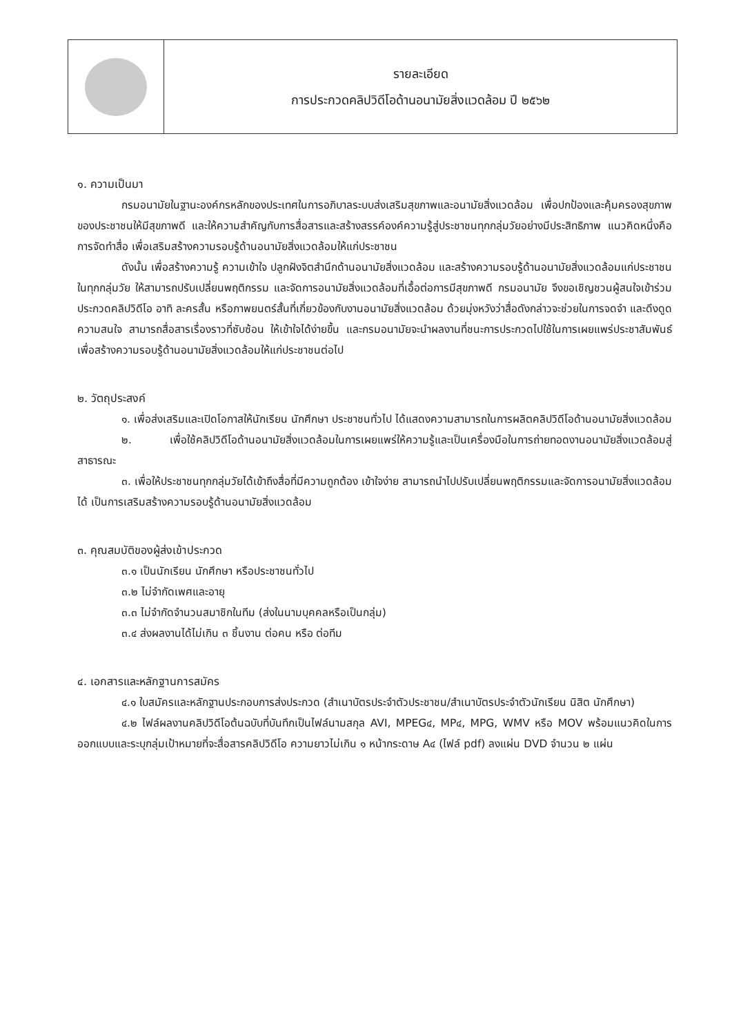รายละเอียด
การประกวดคลิปวิดีโอด้านอนามัยสิ่งแวดล้อม ปี ๒๕๖๒
๑. ความเป็นมา
กรมอนามัยในฐานะองค์กรหลักของประเทศในการอภิบาลระบบส่งเสริมสุขภาพและอนามัยสิ่งแวดล้อม เพื่อปกป้องและคุ้มครองสุขภาพของประชาชนให้มีสุขภาพดี และให้ความสำคัญกับการสื่อสารและสร้างสรรค์องค์ความรู้สู่ประชาชนทุกกลุ่มวัยอย่างมีประสิทธิภาพ แนวคิดหนึ่งคือการจัดทำสื่อ เพื่อเสริมสร้างความรอบรู้ด้านอนามัยสิ่งแวดล้อมให้แก่ประชาชน
ดังนั้น เพื่อสร้างความรู้ ความเข้าใจ ปลูกฝังจิตสำนึกด้านอนามัยสิ่งแวดล้อม และสร้างความรอบรู้ด้านอนามัยสิ่งแวดล้อมแก่ประชาชนในทุกกลุ่มวัย ให้สามารถปรับเปลี่ยนพฤติกรรม และจัดการอนามัยสิ่งแวดล้อมที่เอื้อต่อการมีสุขภาพดี กรมอนามัย จึงขอเชิญชวนผู้สนใจเข้าร่วมประกวดคลิปวิดีโอ อาทิ ละครสั้น หรือภาพยนตร์สั้นที่เกี่ยวข้องกับงานอนามัยสิ่งแวดล้อม ด้วยมุ่งหวังว่าสื่อดังกล่าวจะช่วยในการจดจำ และดึงดูดความสนใจ สามารถสื่อสารเรื่องราวที่ซับซ้อน ให้เข้าใจได้ง่ายขึ้น และกรมอนามัยจะนำผลงานที่ชนะการประกวดไปใช้ในการเผยแพร่ประชาสัมพันธ์ เพื่อสร้างความรอบรู้ด้านอนามัยสิ่งแวดล้อมให้แก่ประชาชนต่อไป
๒. วัตถุประสงค์
๑. เพื่อส่งเสริมและเปิดโอกาสให้นักเรียน นักศึกษา ประชาชนทั่วไป ได้แสดงความสามารถในการผลิตคลิปวิดีโอด้านอนามัยสิ่งแวดล้อม
๒. เพื่อใช้คลิปวิดีโอด้านอนามัยสิ่งแวดล้อมในการเผยแพร่ให้ความรู้และเป็นเครื่องมือในการถ่ายทอดงานอนามัยสิ่งแวดล้อมสู่สาธารณะ
๓. เพื่อให้ประชาชนทุกกลุ่มวัยได้เข้าถึงสื่อที่มีความถูกต้อง เข้าใจง่าย สามารถนำไปปรับเปลี่ยนพฤติกรรมและจัดการอนามัยสิ่งแวดล้อมได้ เป็นการเสริมสร้างความรอบรู้ด้านอนามัยสิ่งแวดล้อม
๓. คุณสมบัติของผู้ส่งเข้าประกวด
๓.๑ เป็นนักเรียน นักศึกษา หรือประชาชนทั่วไป
๓.๒ ไม่จำกัดเพศและอายุ
๓.๓ ไม่จำกัดจำนวนสมาชิกในทีม (ส่งในนามบุคคลหรือเป็นกลุ่ม)
๓.๔ ส่งผลงานได้ไม่เกิน ๓ ชิ้นงาน ต่อคน หรือ ต่อทีม
๔. เอกสารและหลักฐานการสมัคร
๔.๑ ใบสมัครและหลักฐานประกอบการส่งประกวด (สำเนาบัตรประจำตัวประชาชน/สำเนาบัตรประจำตัวนักเรียน นิสิต นักศึกษา)
๔.๒ ไฟล์ผลงานคลิปวิดีโอต้นฉบับที่บันทึกเป็นไฟล์นามสกุล AVI, MPEG๔, MP๔, MPG, WMV หรือ MOV พร้อมแนวคิดในการออกแบบและระบุกลุ่มเป้าหมายที่จะสื่อสารคลิปวิดีโอ ความยาวไม่เกิน ๑ หน้ากระดาษ A๔ (ไฟล์ pdf) ลงแผ่น DVD จำนวน ๒ แผ่น